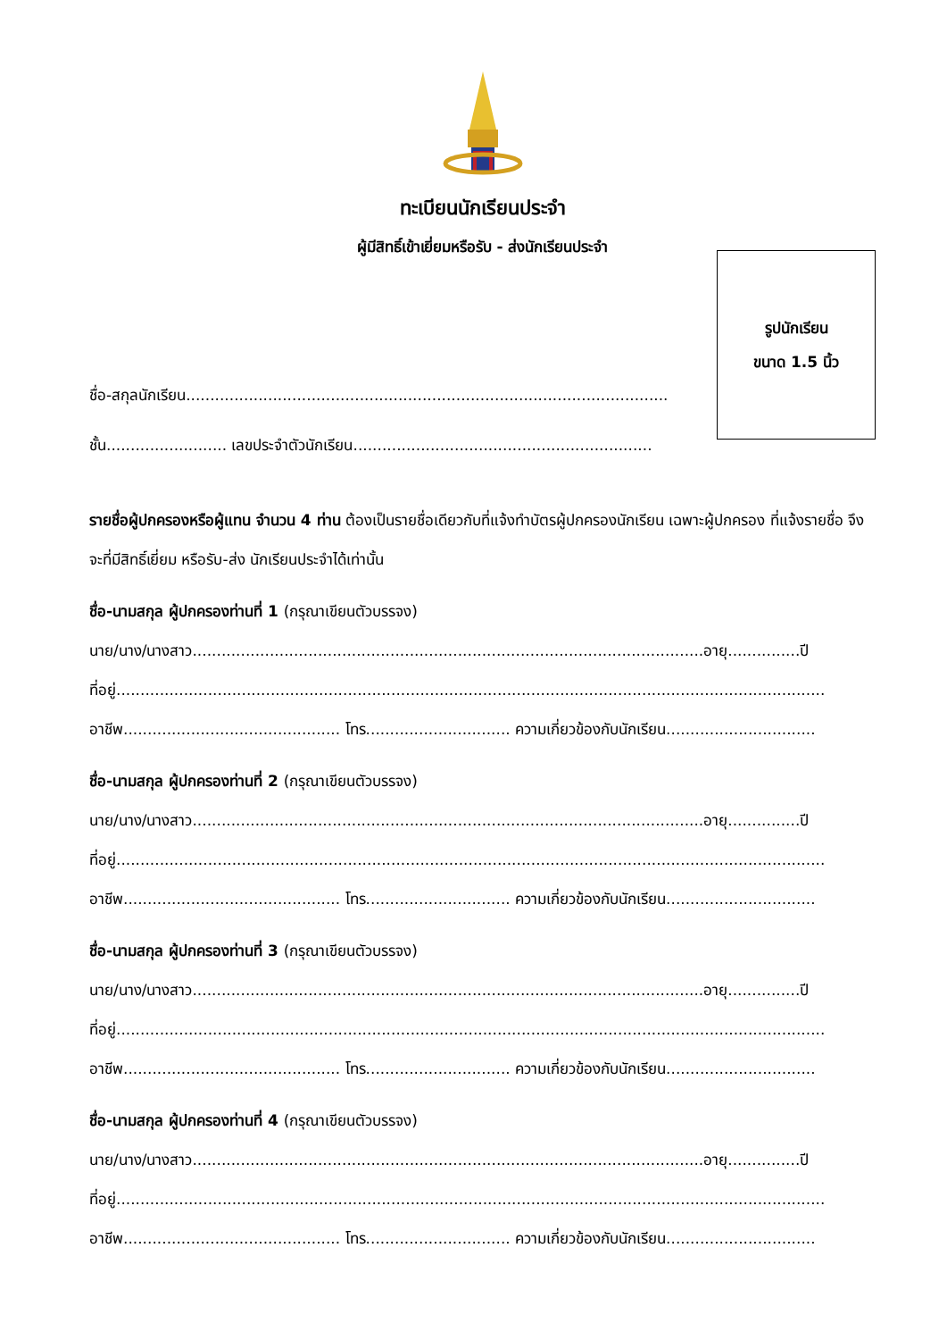ทะเบียนนักเรียนประจำ
ผู้มีสิทธิ์เข้าเยี่ยมหรือรับ - ส่งนักเรียนประจำ
ชื่อ-สกุลนักเรียน....................................................................................................
ชั้น......................... เลขประจำตัวนักเรียน..............................................................
รูปนักเรียน
ขนาด 1.5 นิ้ว
รายชื่อผู้ปกครองหรือผู้แทน จำนวน 4 ท่าน ต้องเป็นรายชื่อเดียวกับที่แจ้งทำบัตรผู้ปกครองนักเรียน เฉพาะผู้ปกครอง ที่แจ้งรายชื่อ จึงจะที่มีสิทธิ์เยี่ยม หรือรับ-ส่ง นักเรียนประจำได้เท่านั้น
ชื่อ-นามสกุล ผู้ปกครองท่านที่ 1 (กรุณาเขียนตัวบรรจง)
นาย/นาง/นางสาว..........................................................................................................อายุ...............ปี
ที่อยู่...................................................................................................................................................
อาชีพ............................................. โทร.............................. ความเกี่ยวข้องกับนักเรียน...............................
ชื่อ-นามสกุล ผู้ปกครองท่านที่ 2 (กรุณาเขียนตัวบรรจง)
นาย/นาง/นางสาว..........................................................................................................อายุ...............ปี
ที่อยู่...................................................................................................................................................
อาชีพ............................................. โทร.............................. ความเกี่ยวข้องกับนักเรียน...............................
ชื่อ-นามสกุล ผู้ปกครองท่านที่ 3 (กรุณาเขียนตัวบรรจง)
นาย/นาง/นางสาว..........................................................................................................อายุ...............ปี
ที่อยู่...................................................................................................................................................
อาชีพ............................................. โทร.............................. ความเกี่ยวข้องกับนักเรียน...............................
ชื่อ-นามสกุล ผู้ปกครองท่านที่ 4 (กรุณาเขียนตัวบรรจง)
นาย/นาง/นางสาว..........................................................................................................อายุ...............ปี
ที่อยู่...................................................................................................................................................
อาชีพ............................................. โทร.............................. ความเกี่ยวข้องกับนักเรียน...............................